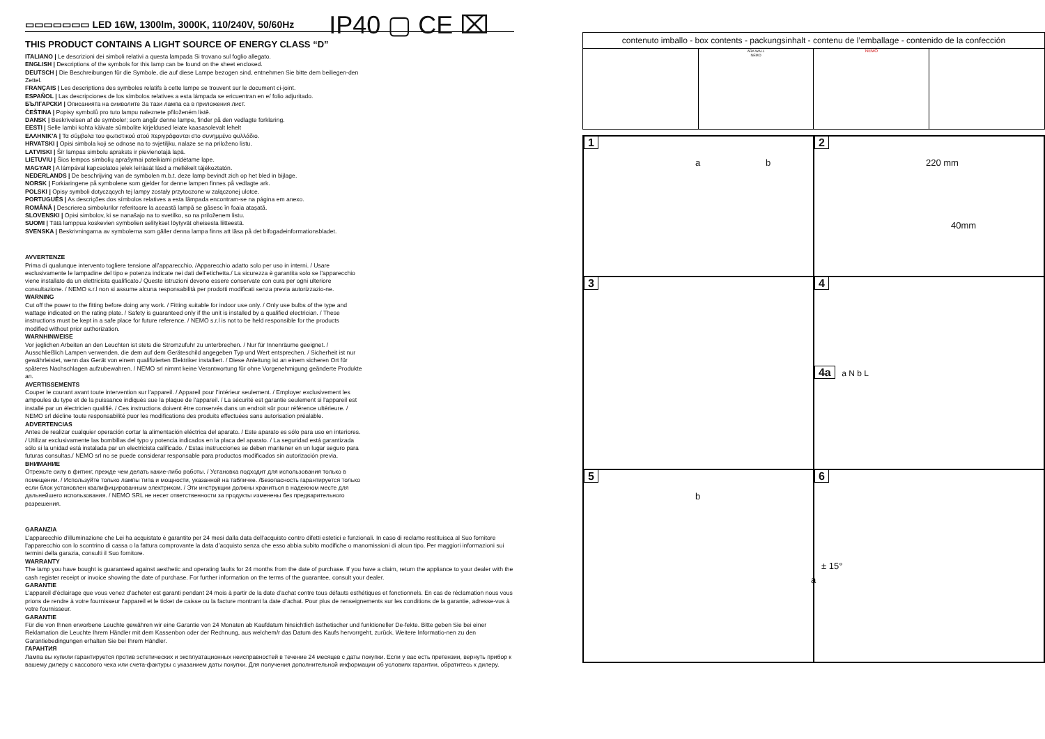▭▭▭▭▭▭▭ LED 16W, 1300lm, 3000K, 110/240V, 50/60Hz IP40 ▢ CE ⌧
THIS PRODUCT CONTAINS A LIGHT SOURCE OF ENERGY CLASS “D”
ITALIANO | Le descrizioni dei simboli relativi a questa lampada Si trovano sul foglio allegato.
ENGLISH | Descriptions of the symbols for this lamp can be found on the sheet enclosed.
DEUTSCH | Die Beschreibungen für die Symbole, die auf diese Lampe bezogen sind, entnehmen Sie bitte dem beiliegen-den Zettel.
FRANÇAIS | Les descriptions des symboles relatifs à cette lampe se trouvent sur le document ci-joint.
ESPAÑOL | Las descripciones de los símbolos relatives a esta lámpada se ericuentran en e/ folio adjuritado.
БЪЛГАРСКИ | Описанията на символите За тази лампа са в приложения лист.
ČEŠTINA | Popisy symbolů pro tuto lampu naleznete přiloženém listě.
DANSK | Beskrivelsen af de symboler; som angår denne lampe, finder på den vedlagte forklaring.
EESTI | Selle lambi kohta käivate sümbolite kirjeldused leiate kaasasolevalt lehelt
ΕΛΛΗΝΙΚ'Α | Τα σύμβολα του φωτιστικού ατού περιγράφονται στο συνημμένο φυλλάδιο.
HRVATSKI | Opisi simbola koji se odnose na to svjetiljku, nalaze se na priloženo listu.
LATVISKI | Šīr lampas simbolu apraksts ir pievienotajā lapā.
LIETUVIU | Šios lempos simbolių aprašymai pateikiami pridėtame lape.
MAGYAR | A lámpával kapcsolatos jelek leíràsàt lásd a mellékelt tájékoztatón.
NEDERLANDS | De beschrijving van de symbolen m.b.t. deze lamp bevindt zich op het bled in bijlage.
NORSK | Forkiaringene på symbolene som gjelder for denne lampen finnes på vedlagte ark.
POLSKI | Opisy symboli dotyczących tej lampy zostały przytoczone w załączonej ulotce.
PORTUGUÊS | As descrições dos símbolos relatives a esta lâmpada encontram-se na página em anexo.
ROMÂNĂ | Descrierea simbolurilor referitoare la această lampă se găsesc în foaia atașată.
SLOVENSKI | Opisi simbolov, ki se nanašajo na to svetilko, so na priloženem listu.
SUOMI | Tätä lamppua koskevien symbolien selitykset löytyvät oheisesta liitteestä.
SVENSKA | Beskrivningarna av symbolerna som gäller denna lampa finns att läsa på det bifogadeinformationsbladet.
AVVERTENZE
Prima di qualunque intervento togliere tensione all’apparecchio. /Apparecchio adatto solo per uso in interni. / Usare esclusivamente le lampadine del tipo e potenza indicate nei dati dell’etichetta./ La sicurezza è garantita solo se l’apparecchio viene installato da un elettricista qualificato./ Queste istruzioni devono essere conservate con cura per ogni ulteriore consultazione. / NEMO s.r.l non si assume alcuna responsabilità per prodotti modificati senza previa autorizzazio-ne.
WARNING
Cut off the power to the fitting before doing any work. / Fitting suitable for indoor use only. / Only use bulbs of the type and wattage indicated on the rating plate. / Safety is guaranteed only if the unit is installed by a qualified electrician. / These instructions must be kept in a safe place for future reference. / NEMO s.r.l is not to be held responsible for the products modified without prior authorization.
WARNHINWEISE
Vor jeglichen Arbeiten an den Leuchten ist stets die Stromzufuhr zu unterbrechen. / Nur für Innenräume geeignet. / Ausschließlich Lampen verwenden, die dem auf dem Geräteschild angegeben Typ und Wert entsprechen. / Sicherheit ist nur gewährleistet, wenn das Gerät von einem qualifizierten Elektriker installiert. / Diese Anleitung ist an einem sicheren Ort für späteres Nachschlagen aufzubewahren. / NEMO srl nimmt keine Verantwortung für ohne Vorgenehmigung geänderte Produkte an.
AVERTISSEMENTS
Couper le courant avant toute intervention sur l’appareil. / Appareil pour l’intérieur seulement. / Employer exclusivement les ampoules du type et de la puissance indiqués sue la plaque de l’appareil. / La sécurité est garantie seulement si l'appareil est installé par un électricien qualifié. / Ces instructions doivent être conservés dans un endroit sûr pour référence ultérieure. / NEMO srl décline toute responsabilité puor les modifications des produits effectuées sans autorisation préalable.
ADVERTENCIAS
Antes de realizar cualquier operación cortar la alimentación eléctrica del aparato. / Este aparato es sólo para uso en interiores. / Utilizar exclusivamente las bombillas del typo y potencia indicados en la placa del aparato. / La seguridad está garantizada sólo si la unidad está instalada par un electricista calificado. / Estas instrucciones se deben mantener en un lugar seguro para futuras consultas./ NEMO srl no se puede considerar responsable para productos modificados sin autorización previa.
ВНИМАНИЕ
Отрежьте силу в фитинг, прежде чем делать какие-либо работы. / Установка подходит для использования только в помещении. / Используйте только лампы типа и мощности, указанной на табличке. /Безопасность гарантируется только если блок установлен квалифицированным электриком. / Эти инструкции должны храниться в надежном месте для дальнейшего использования. / NEMO SRL не несет ответственности за продукты изменены без предварительного разрешения.
GARANZIA
L’apparecchio d’illuminazione che Lei ha acquistato è garantito per 24 mesi dalla data dell’acquisto contro difetti estetici e funzionali. In caso di reclamo restituisca al Suo fornitore l’apparecchio con lo scontrino di cassa o la fattura comprovante la data d’acquisto senza che esso abbia subito modifiche o manomissioni di alcun tipo. Per maggiori informazioni sui termini della garazia, consulti il Suo fornitore.
WARRANTY
The lamp you have bought is guaranteed against aesthetic and operating faults for 24 months from the date of purchase. If you have a claim, return the appliance to your dealer with the cash register receipt or invoice showing the date of purchase. For further information on the terms of the guarantee, consult your dealer.
GARANTIE
L’appareil d’éclairage que vous venez d’acheter est garanti pendant 24 mois à partir de la date d’achat contre tous défauts esthétiques et fonctionnels. En cas de réclamation nous vous prions de rendre à votre fournisseur l’appareil et le ticket de caisse ou la facture montrant la date d’achat. Pour plus de renseignements sur les conditions de la garantie, adresse-vus à votre fournisseur.
GARANTIE
Für die von Ihnen erworbene Leuchte gewähren wir eine Garantie von 24 Monaten ab Kaufdatum hinsichtlich ästhetischer und funktioneller De-fekte. Bitte geben Sie bei einer Reklamation die Leuchte Ihrem Händler mit dem Kassenbon oder der Rechnung, aus welchem/r das Datum des Kaufs hervorrgeht, zurück. Weitere Informatio-nen zu den Garantiebedingungen erhalten Sie bei Ihrem Händler.
ГАРАНТИЯ
Лампа вы купили гарантируется против эстетических и эксплуатационных неисправностей в течение 24 месяцев с даты покупки. Если у вас есть претензии, вернуть прибор к вашему дилеру с кассового чека или счета-фактуры с указанием даты покупки. Для получения дополнительной информации об условиях гарантии, обратитесь к дилеру.
contenuto imballo - box contents - packungsinhalt - contenu de l’emballage - contenido de la confección
ARA WALL
NEMO
NEMO
1
a b
2
220 mm
40mm
3
4
4a a N b L
5
b
a
6
± 15°